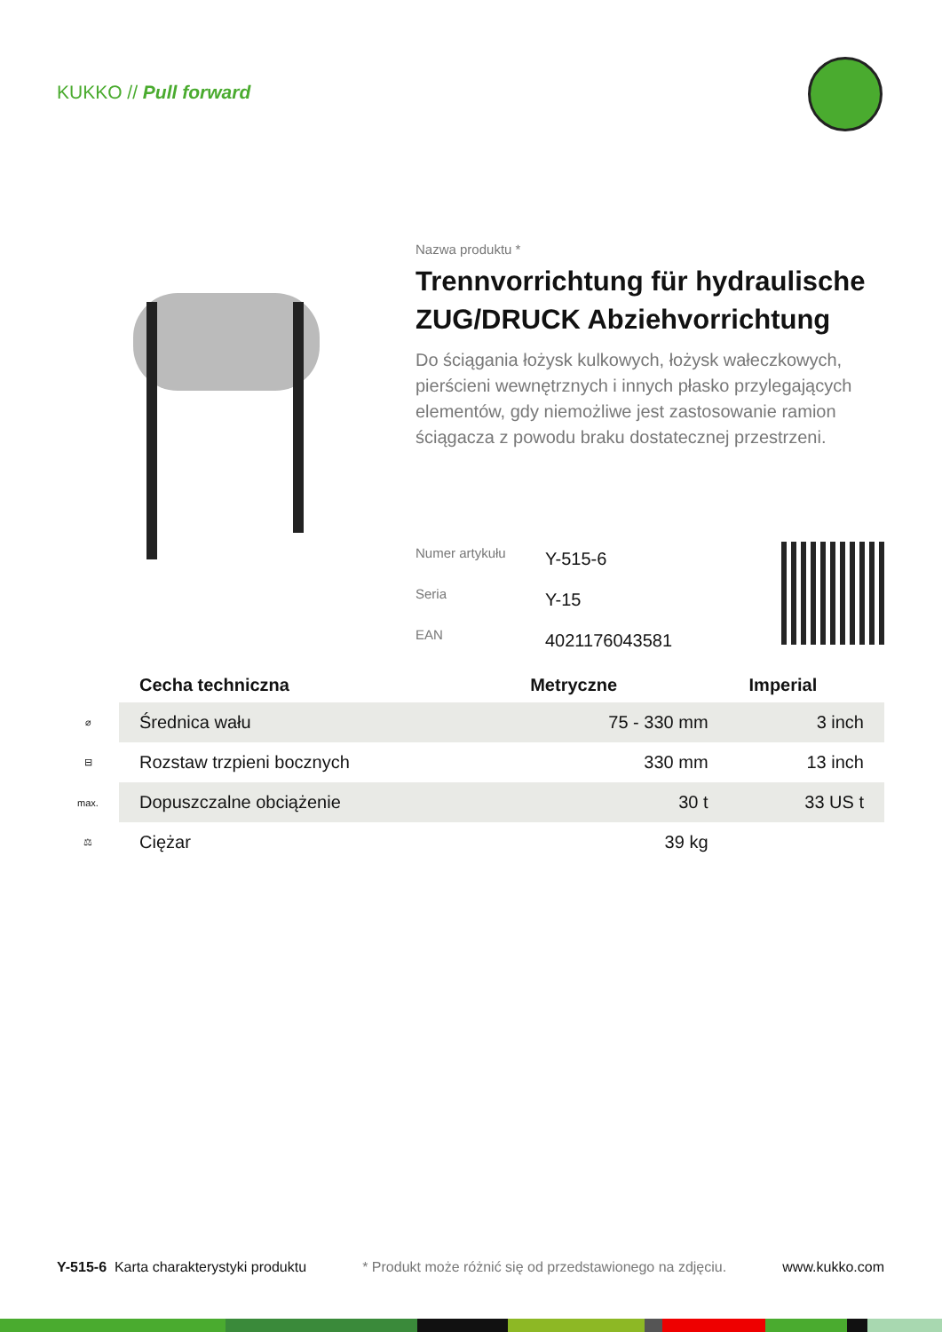KUKKO // Pull forward
Nazwa produktu *
Trennvorrichtung für hydraulische ZUG/DRUCK Abziehvorrichtung
Do ściągania łożysk kulkowych, łożysk wałeczkowych, pierścieni wewnętrznych i innych płasko przylegających elementów, gdy niemożliwe jest zastosowanie ramion ściągacza z powodu braku dostatecznej przestrzeni.
| Numer artykułu | Y-515-6 |
| Seria | Y-15 |
| EAN | 4021176043581 |
| | Cecha techniczna | Metryczne | Imperial |
| --- | --- | --- | --- |
| ⌀ | Średnica wału | 75 - 330 mm | 3 inch |
| ⊟ | Rozstaw trzpieni bocznych | 330 mm | 13 inch |
| max. | Dopuszczalne obciążenie | 30 t | 33 US t |
| ⚖ | Ciężar | 39 kg | |
Y-515-6 Karta charakterystyki produktu * Produkt może różnić się od przedstawionego na zdjęciu. www.kukko.com